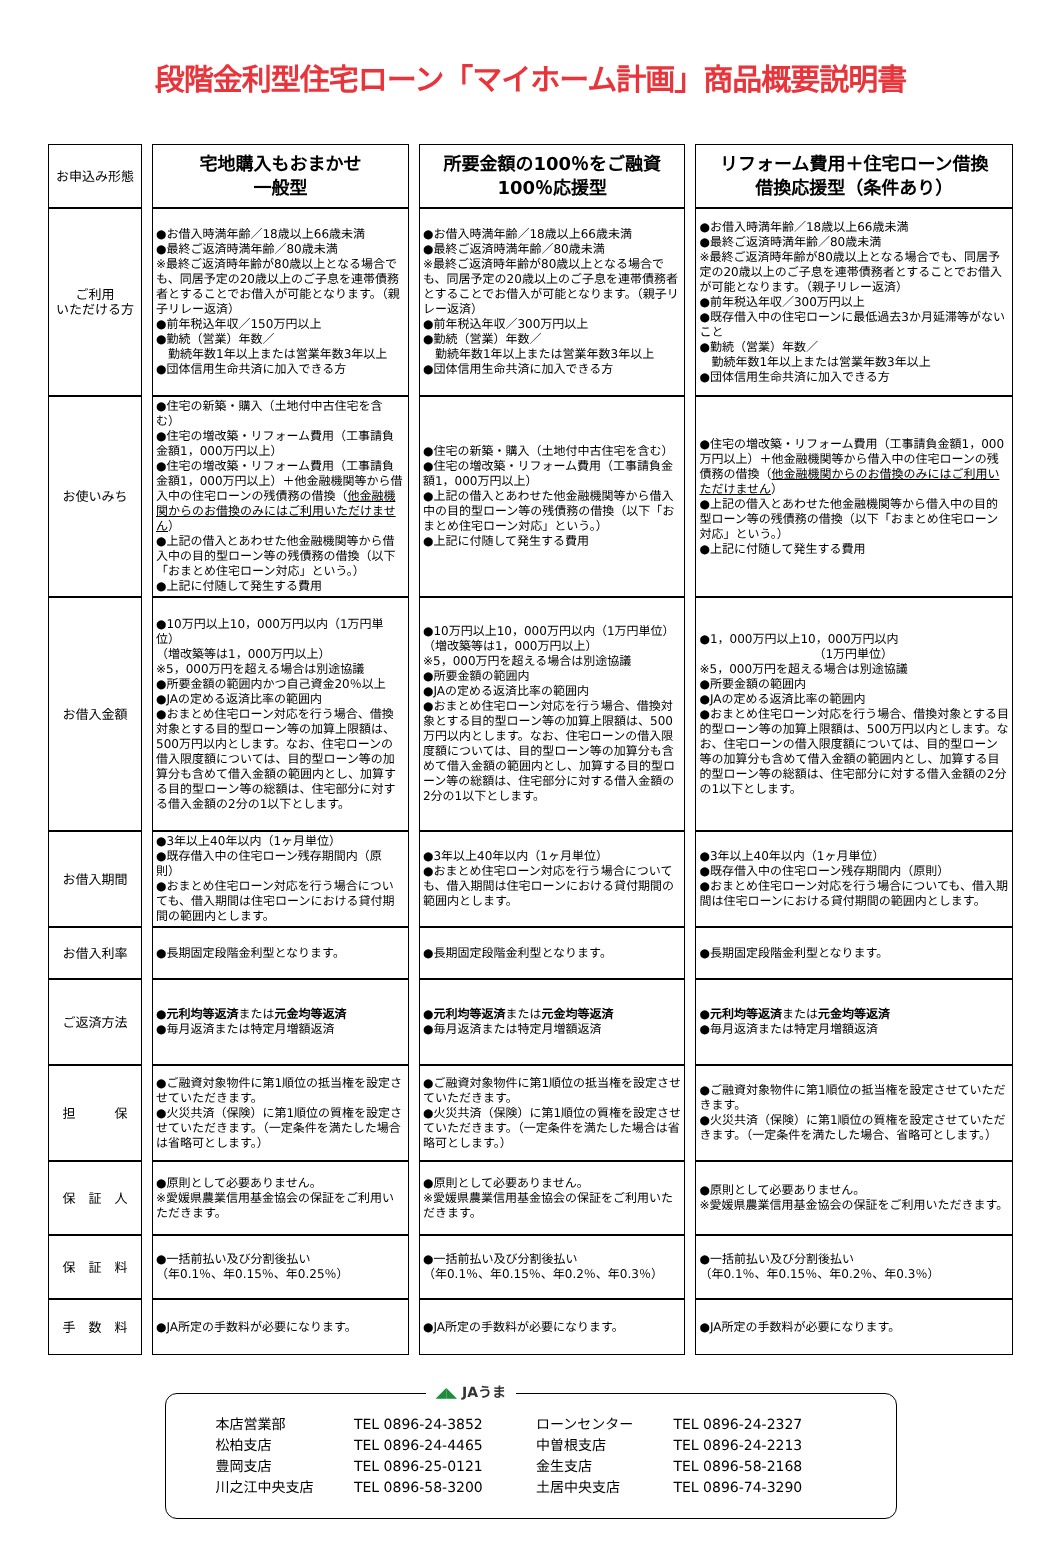段階金利型住宅ローン「マイホーム計画」商品概要説明書
| お申込み形態 | 宅地購入もおまかせ 一般型 | 所要金額の100％をご融資 100％応援型 | リフォーム費用＋住宅ローン借換 借換応援型（条件あり） |
| ご利用 いただける方 | ●お借入時満年齢／18歳以上66歳未満 ●最終ご返済時満年齢／80歳未満 ※最終ご返済時年齢が80歳以上となる場合でも、同居予定の20歳以上のご子息を連帯債務者とすることでお借入が可能となります。（親子リレー返済） ●前年税込年収／150万円以上 ●勤続（営業）年数／ 勤続年数1年以上または営業年数3年以上 ●団体信用生命共済に加入できる方 | ●お借入時満年齢／18歳以上66歳未満 ●最終ご返済時満年齢／80歳未満 ※最終ご返済時年齢が80歳以上となる場合でも、同居予定の20歳以上のご子息を連帯債務者とすることでお借入が可能となります。（親子リレー返済） ●前年税込年収／300万円以上 ●勤続（営業）年数／ 勤続年数1年以上または営業年数3年以上 ●団体信用生命共済に加入できる方 | ●お借入時満年齢／18歳以上66歳未満 ●最終ご返済時満年齢／80歳未満 ※最終ご返済時年齢が80歳以上となる場合でも、同居予定の20歳以上のご子息を連帯債務者とすることでお借入が可能となります。（親子リレー返済） ●前年税込年収／300万円以上 ●既存借入中の住宅ローンに最低過去3か月延滞等がないこと ●勤続（営業）年数／ 勤続年数1年以上または営業年数3年以上 ●団体信用生命共済に加入できる方 |
| お使いみち | ●住宅の新築・購入（土地付中古住宅を含む） ●住宅の増改築・リフォーム費用（工事請負金額1，000万円以上） ●住宅の増改築・リフォーム費用（工事請負金額1，000万円以上）＋他金融機関等から借入中の住宅ローンの残債務の借換（ 他金融機関からのお借換のみにはご利用いただけません ） ●上記の借入とあわせた他金融機関等から借入中の目的型ローン等の残債務の借換（以下「おまとめ住宅ローン対応」という。） ●上記に付随して発生する費用 | ●住宅の新築・購入（土地付中古住宅を含む） ●住宅の増改築・リフォーム費用（工事請負金額1，000万円以上） ●上記の借入とあわせた他金融機関等から借入中の目的型ローン等の残債務の借換（以下「おまとめ住宅ローン対応」という。） ●上記に付随して発生する費用 | ●住宅の増改築・リフォーム費用（工事請負金額1，000万円以上）＋他金融機関等から借入中の住宅ローンの残債務の借換（ 他金融機関からのお借換のみにはご利用いただけません ） ●上記の借入とあわせた他金融機関等から借入中の目的型ローン等の残債務の借換（以下「おまとめ住宅ローン対応」という。） ●上記に付随して発生する費用 |
| お借入金額 | ●10万円以上10，000万円以内（1万円単位） （増改築等は1，000万円以上） ※5，000万円を超える場合は別途協議 ●所要金額の範囲内かつ自己資金20％以上 ●JAの定める返済比率の範囲内 ●おまとめ住宅ローン対応を行う場合、借換対象とする目的型ローン等の加算上限額は、500万円以内とします。なお、住宅ローンの借入限度額については、目的型ローン等の加算分も含めて借入金額の範囲内とし、加算する目的型ローン等の総額は、住宅部分に対する借入金額の2分の1以下とします。 | ●10万円以上10，000万円以内（1万円単位） （増改築等は1，000万円以上） ※5，000万円を超える場合は別途協議 ●所要金額の範囲内 ●JAの定める返済比率の範囲内 ●おまとめ住宅ローン対応を行う場合、借換対象とする目的型ローン等の加算上限額は、500万円以内とします。なお、住宅ローンの借入限度額については、目的型ローン等の加算分も含めて借入金額の範囲内とし、加算する目的型ローン等の総額は、住宅部分に対する借入金額の2分の1以下とします。 | ●1，000万円以上10，000万円以内 （1万円単位） ※5，000万円を超える場合は別途協議 ●所要金額の範囲内 ●JAの定める返済比率の範囲内 ●おまとめ住宅ローン対応を行う場合、借換対象とする目的型ローン等の加算上限額は、500万円以内とします。なお、住宅ローンの借入限度額については、目的型ローン等の加算分も含めて借入金額の範囲内とし、加算する目的型ローン等の総額は、住宅部分に対する借入金額の2分の1以下とします。 |
| お借入期間 | ●3年以上40年以内（1ヶ月単位） ●既存借入中の住宅ローン残存期間内（原則） ●おまとめ住宅ローン対応を行う場合についても、借入期間は住宅ローンにおける貸付期間の範囲内とします。 | ●3年以上40年以内（1ヶ月単位） ●おまとめ住宅ローン対応を行う場合についても、借入期間は住宅ローンにおける貸付期間の範囲内とします。 | ●3年以上40年以内（1ヶ月単位） ●既存借入中の住宅ローン残存期間内（原則） ●おまとめ住宅ローン対応を行う場合についても、借入期間は住宅ローンにおける貸付期間の範囲内とします。 |
| お借入利率 | ●長期固定段階金利型となります。 | ●長期固定段階金利型となります。 | ●長期固定段階金利型となります。 |
| ご返済方法 | ●元利均等返済 または 元金均等返済 ●毎月返済または特定月増額返済 | ●元利均等返済 または 元金均等返済 ●毎月返済または特定月増額返済 | ●元利均等返済 または 元金均等返済 ●毎月返済または特定月増額返済 |
| 担 保 | ●ご融資対象物件に第1順位の抵当権を設定させていただきます。 ●火災共済（保険）に第1順位の質権を設定させていただきます。（一定条件を満たした場合は省略可とします。） | ●ご融資対象物件に第1順位の抵当権を設定させていただきます。 ●火災共済（保険）に第1順位の質権を設定させていただきます。（一定条件を満たした場合は省略可とします。） | ●ご融資対象物件に第1順位の抵当権を設定させていただきます。 ●火災共済（保険）に第1順位の質権を設定させていただきます。（一定条件を満たした場合、省略可とします。） |
| 保 証 人 | ●原則として必要ありません。 ※愛媛県農業信用基金協会の保証をご利用いただきます。 | ●原則として必要ありません。 ※愛媛県農業信用基金協会の保証をご利用いただきます。 | ●原則として必要ありません。 ※愛媛県農業信用基金協会の保証をご利用いただきます。 |
| 保 証 料 | ●一括前払い及び分割後払い （年0.1％、年0.15％、年0.25％） | ●一括前払い及び分割後払い （年0.1％、年0.15％、年0.2％、年0.3％） | ●一括前払い及び分割後払い （年0.1％、年0.15％、年0.2％、年0.3％） |
| 手 数 料 | ●JA所定の手数料が必要になります。 | ●JA所定の手数料が必要になります。 | ●JA所定の手数料が必要になります。 |
◢◣ JAうま
| 本店営業部 | TEL 0896-24-3852 | ローンセンター | TEL 0896-24-2327 |
| 松柏支店 | TEL 0896-24-4465 | 中曽根支店 | TEL 0896-24-2213 |
| 豊岡支店 | TEL 0896-25-0121 | 金生支店 | TEL 0896-58-2168 |
| 川之江中央支店 | TEL 0896-58-3200 | 土居中央支店 | TEL 0896-74-3290 |